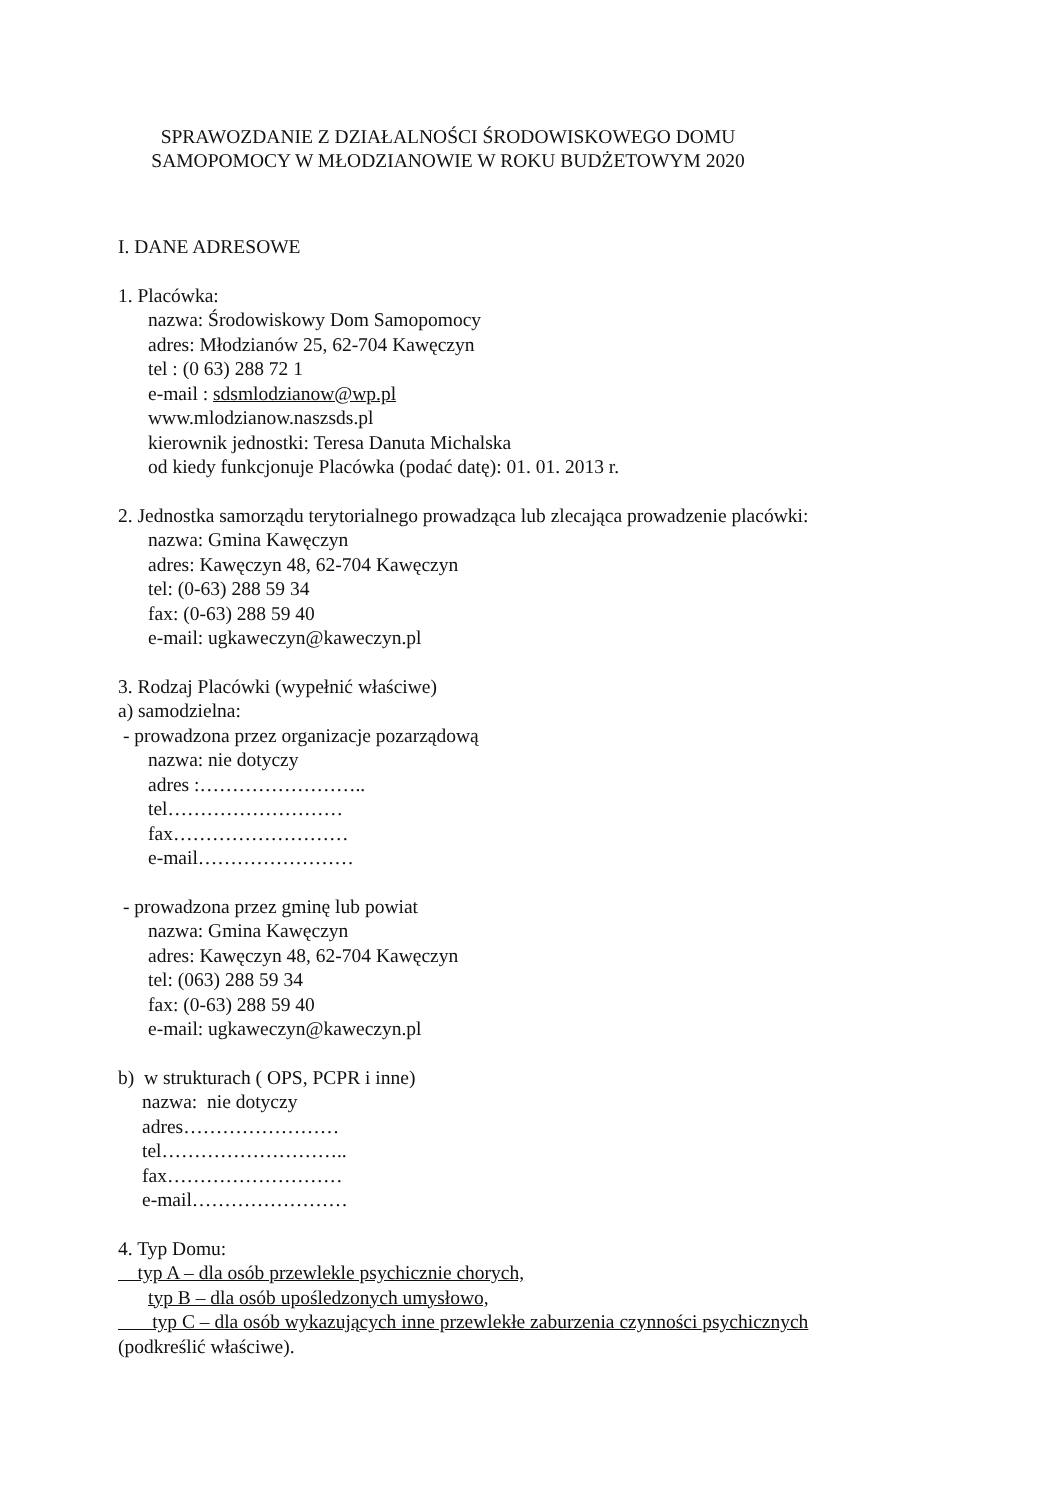SPRAWOZDANIE Z DZIAŁALNOŚCI ŚRODOWISKOWEGO DOMU
SAMOPOMOCY W MŁODZIANOWIE W ROKU BUDŻETOWYM 2020
I. DANE ADRESOWE
1. Placówka:
nazwa: Środowiskowy Dom Samopomocy
adres: Młodzianów 25, 62-704 Kawęczyn
tel : (0 63) 288 72 1
e-mail : sdsmlodzianow@wp.pl
www.mlodzianow.naszsds.pl
kierownik jednostki: Teresa Danuta Michalska
od kiedy funkcjonuje Placówka (podać datę): 01. 01. 2013 r.
2. Jednostka samorządu terytorialnego prowadząca lub zlecająca prowadzenie placówki:
nazwa: Gmina Kawęczyn
adres: Kawęczyn 48, 62-704 Kawęczyn
tel: (0-63) 288 59 34
fax: (0-63) 288 59 40
e-mail: ugkaweczyn@kaweczyn.pl
3. Rodzaj Placówki (wypełnić właściwe)
a) samodzielna:
- prowadzona przez organizacje pozarządową
nazwa: nie dotyczy
adres :……………………..
tel………………………
fax………………………
e-mail……………………
- prowadzona przez gminę lub powiat
nazwa: Gmina Kawęczyn
adres: Kawęczyn 48, 62-704 Kawęczyn
tel: (063) 288 59 34
fax: (0-63) 288 59 40
e-mail: ugkaweczyn@kaweczyn.pl
b) w strukturach ( OPS, PCPR i inne)
nazwa: nie dotyczy
adres……………………
tel………………………..
fax………………………
e-mail……………………
4. Typ Domu:
typ A – dla osób przewlekle psychicznie chorych,
typ B – dla osób upośledzonych umysłowo,
typ C – dla osób wykazujących inne przewlekłe zaburzenia czynności psychicznych
(podkreślić właściwe).